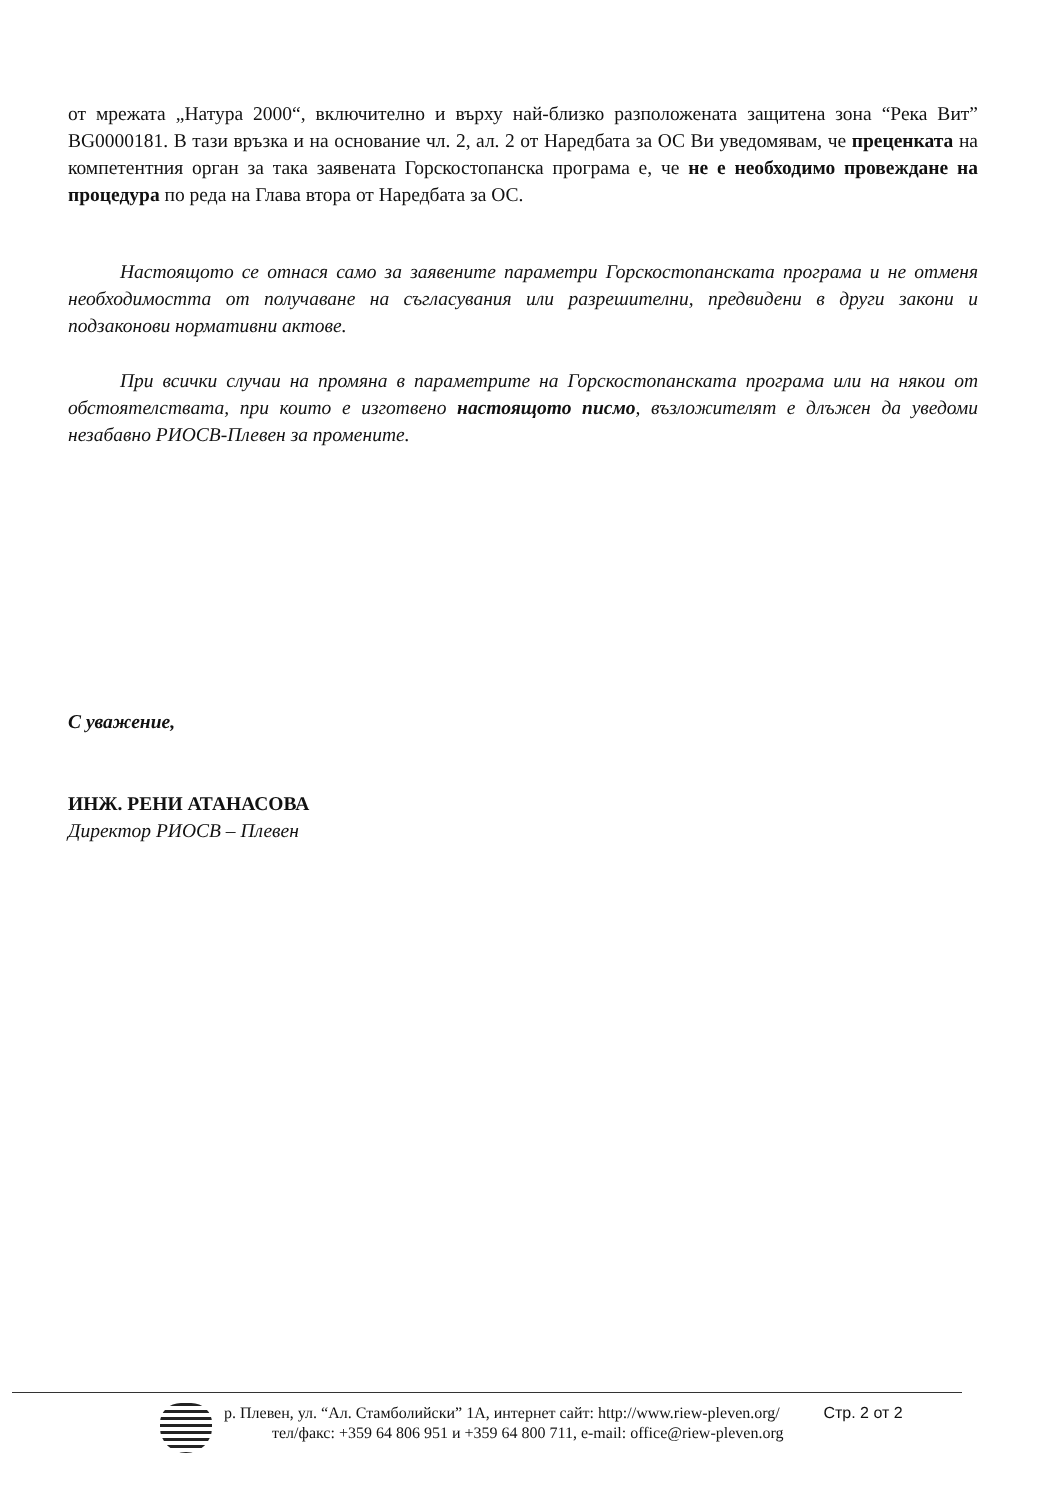от мрежата „Натура 2000“, включително и върху най-близко разположената защитена зона “Река Вит” BG0000181. В тази връзка и на основание чл. 2, ал. 2 от Наредбата за ОС Ви уведомявам, че преценката на компетентния орган за така заявената Горскостопанска програма е, че не е необходимо провеждане на процедура по реда на Глава втора от Наредбата за ОС.
Настоящото се отнася само за заявените параметри Горскостопанската програма и не отменя необходимостта от получаване на съгласувания или разрешителни, предвидени в други закони и подзаконови нормативни актове.
При всички случаи на промяна в параметрите на Горскостопанската програма или на някои от обстоятелствата, при които е изготвено настоящото писмо, възложителят е длъжен да уведоми незабавно РИОСВ-Плевен за промените.
С уважение,
ИНЖ. РЕНИ АТАНАСОВА
Директор РИОСВ – Плевен
р. Плевен, ул. “Ал. Стамболийски” 1А, интернет сайт: http://www.riew-pleven.org/
тел/факс: +359 64 806 951 и +359 64 800 711, e-mail: office@riew-pleven.org
Стр. 2 от 2